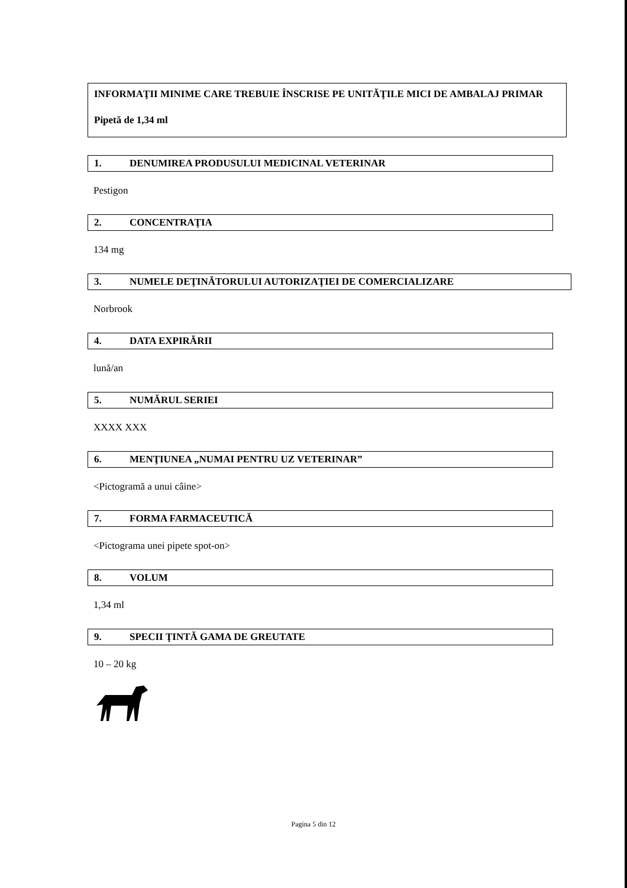INFORMAŢII MINIME CARE TREBUIE ÎNSCRISE PE UNITĂŢILE MICI DE AMBALAJ PRIMAR
Pipetă de 1,34 ml
1. DENUMIREA PRODUSULUI MEDICINAL VETERINAR
Pestigon
2. CONCENTRAŢIA
134 mg
3. NUMELE DEŢINĂTORULUI AUTORIZAŢIEI DE COMERCIALIZARE
Norbrook
4. DATA EXPIRĂRII
lună/an
5. NUMĂRUL SERIEI
XXXX XXX
6. MENŢIUNEA „NUMAI PENTRU UZ VETERINAR”
<Pictogramă a unui câine>
7. FORMA FARMACEUTICĂ
<Pictograma unei pipete spot-on>
8. VOLUM
1,34 ml
9. SPECII ŢINTĂ GAMA DE GREUTATE
10 – 20 kg
Pagina 5 din 12